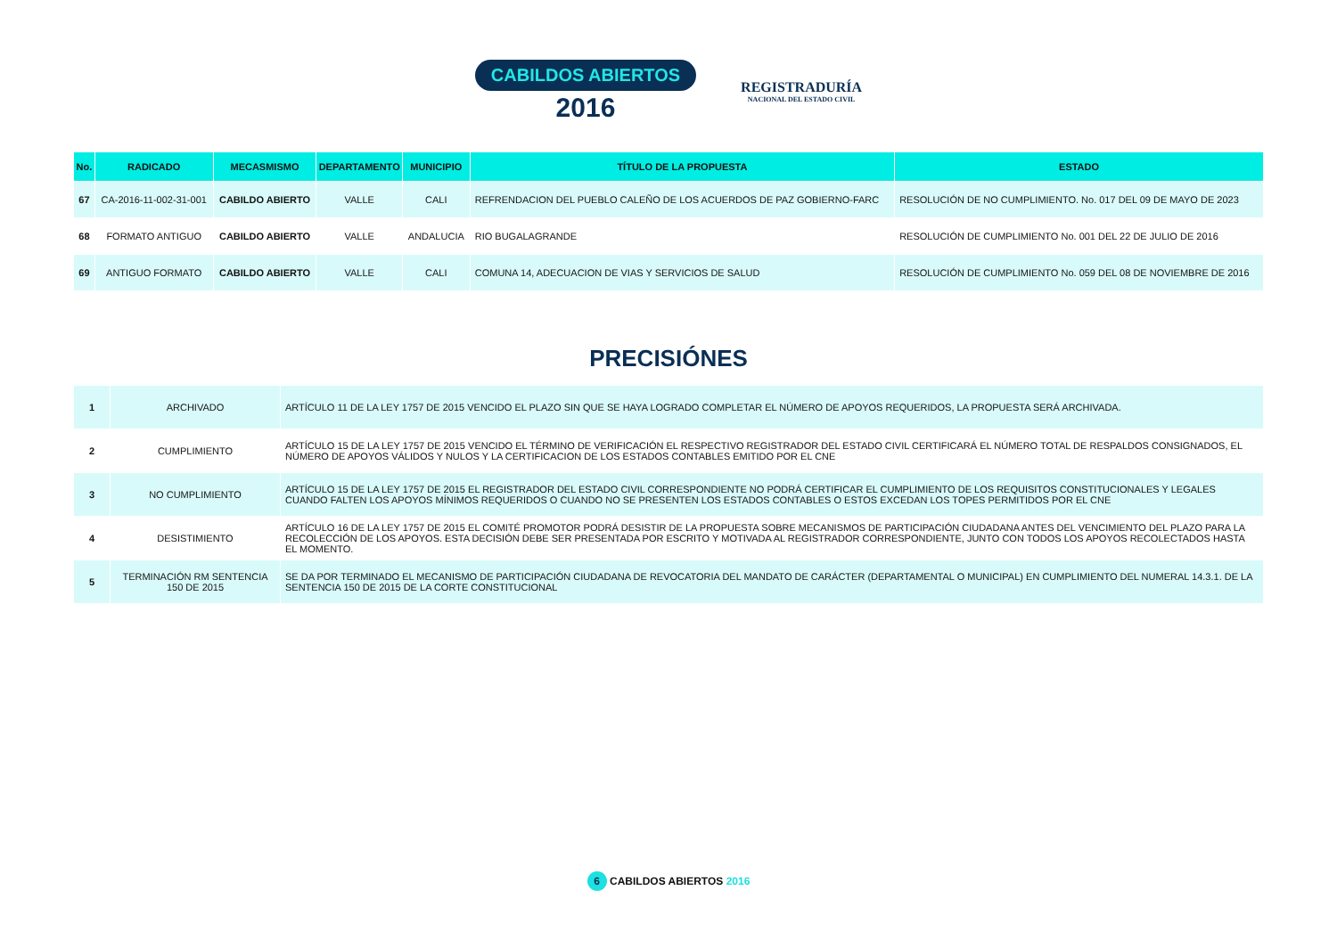CABILDOS ABIERTOS
2016
REGISTRADURÍA
NACIONAL DEL ESTADO CIVIL
| No. | RADICADO | MECASMISMO | DEPARTAMENTO | MUNICIPIO | TÍTULO DE LA PROPUESTA | ESTADO |
| --- | --- | --- | --- | --- | --- | --- |
| 67 | CA-2016-11-002-31-001 | CABILDO ABIERTO | VALLE | CALI | REFRENDACION DEL PUEBLO CALEÑO DE LOS ACUERDOS DE PAZ GOBIERNO-FARC | RESOLUCIÓN DE NO CUMPLIMIENTO. No. 017 DEL 09 DE MAYO DE 2023 |
| 68 | FORMATO ANTIGUO | CABILDO ABIERTO | VALLE | ANDALUCIA | RIO BUGALAGRANDE | RESOLUCIÓN DE CUMPLIMIENTO No. 001 DEL 22 DE JULIO DE 2016 |
| 69 | ANTIGUO FORMATO | CABILDO ABIERTO | VALLE | CALI | COMUNA 14, ADECUACION DE VIAS Y SERVICIOS DE SALUD | RESOLUCIÓN DE CUMPLIMIENTO No. 059 DEL 08 DE NOVIEMBRE DE 2016 |
PRECISIÓNES
| 1 | ARCHIVADO | ARTÍCULO 11 DE LA LEY 1757 DE 2015 VENCIDO EL PLAZO SIN QUE SE HAYA LOGRADO COMPLETAR EL NÚMERO DE APOYOS REQUERIDOS, LA PROPUESTA SERÁ ARCHIVADA. |
| 2 | CUMPLIMIENTO | ARTÍCULO 15 DE LA LEY 1757 DE 2015 VENCIDO EL TÉRMINO DE VERIFICACIÓN EL RESPECTIVO REGISTRADOR DEL ESTADO CIVIL CERTIFICARÁ EL NÚMERO TOTAL DE RESPALDOS CONSIGNADOS, EL NÚMERO DE APOYOS VÁLIDOS Y NULOS Y LA CERTIFICACION DE LOS ESTADOS CONTABLES EMITIDO POR EL CNE |
| 3 | NO CUMPLIMIENTO | ARTÍCULO 15 DE LA LEY 1757 DE 2015 EL REGISTRADOR DEL ESTADO CIVIL CORRESPONDIENTE NO PODRÁ CERTIFICAR EL CUMPLIMIENTO DE LOS REQUISITOS CONSTITUCIONALES Y LEGALES CUANDO FALTEN LOS APOYOS MÍNIMOS REQUERIDOS O CUANDO NO SE PRESENTEN LOS ESTADOS CONTABLES O ESTOS EXCEDAN LOS TOPES PERMITIDOS POR EL CNE |
| 4 | DESISTIMIENTO | ARTÍCULO 16 DE LA LEY 1757 DE 2015 EL COMITÉ PROMOTOR PODRÁ DESISTIR DE LA PROPUESTA SOBRE MECANISMOS DE PARTICIPACIÓN CIUDADANA ANTES DEL VENCIMIENTO DEL PLAZO PARA LA RECOLECCIÓN DE LOS APOYOS. ESTA DECISIÓN DEBE SER PRESENTADA POR ESCRITO Y MOTIVADA AL REGISTRADOR CORRESPONDIENTE, JUNTO CON TODOS LOS APOYOS RECOLECTADOS HASTA EL MOMENTO. |
| 5 | TERMINACIÓN RM SENTENCIA 150 DE 2015 | SE DA POR TERMINADO EL MECANISMO DE PARTICIPACIÓN CIUDADANA DE REVOCATORIA DEL MANDATO DE CARÁCTER (DEPARTAMENTAL O MUNICIPAL) EN CUMPLIMIENTO DEL NUMERAL 14.3.1. DE LA SENTENCIA 150 DE 2015 DE LA CORTE CONSTITUCIONAL |
6 CABILDOS ABIERTOS 2016